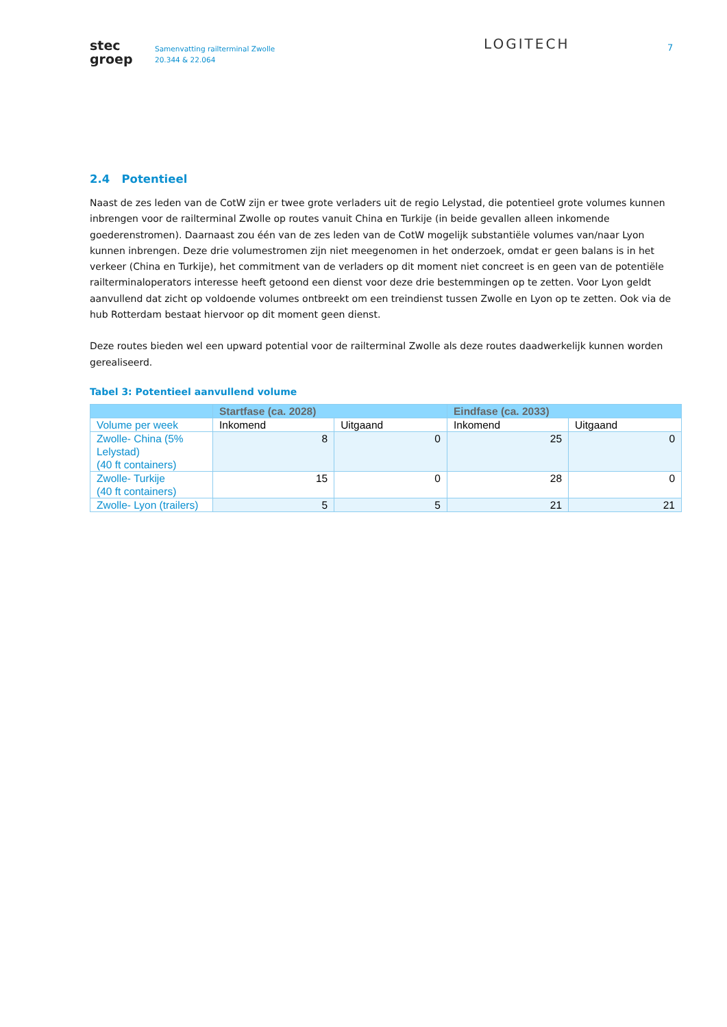stec
groep
Samenvatting railterminal Zwolle
20.344 & 22.064
LOGITECH
7
2.4 Potentieel
Naast de zes leden van de CotW zijn er twee grote verladers uit de regio Lelystad, die potentieel grote volumes kunnen inbrengen voor de railterminal Zwolle op routes vanuit China en Turkije (in beide gevallen alleen inkomende goederenstromen). Daarnaast zou één van de zes leden van de CotW mogelijk substantiële volumes van/naar Lyon kunnen inbrengen. Deze drie volumestromen zijn niet meegenomen in het onderzoek, omdat er geen balans is in het verkeer (China en Turkije), het commitment van de verladers op dit moment niet concreet is en geen van de potentiële railterminaloperators interesse heeft getoond een dienst voor deze drie bestemmingen op te zetten. Voor Lyon geldt aanvullend dat zicht op voldoende volumes ontbreekt om een treindienst tussen Zwolle en Lyon op te zetten. Ook via de hub Rotterdam bestaat hiervoor op dit moment geen dienst.
Deze routes bieden wel een upward potential voor de railterminal Zwolle als deze routes daadwerkelijk kunnen worden gerealiseerd.
Tabel 3: Potentieel aanvullend volume
| | Startfase (ca. 2028) | | Eindfase (ca. 2033) | |
| --- | --- | --- | --- | --- |
| Volume per week | Inkomend | Uitgaand | Inkomend | Uitgaand |
| Zwolle- China (5% Lelystad) (40 ft containers) | 8 | 0 | 25 | 0 |
| Zwolle- Turkije (40 ft containers) | 15 | 0 | 28 | 0 |
| Zwolle- Lyon (trailers) | 5 | 5 | 21 | 21 |